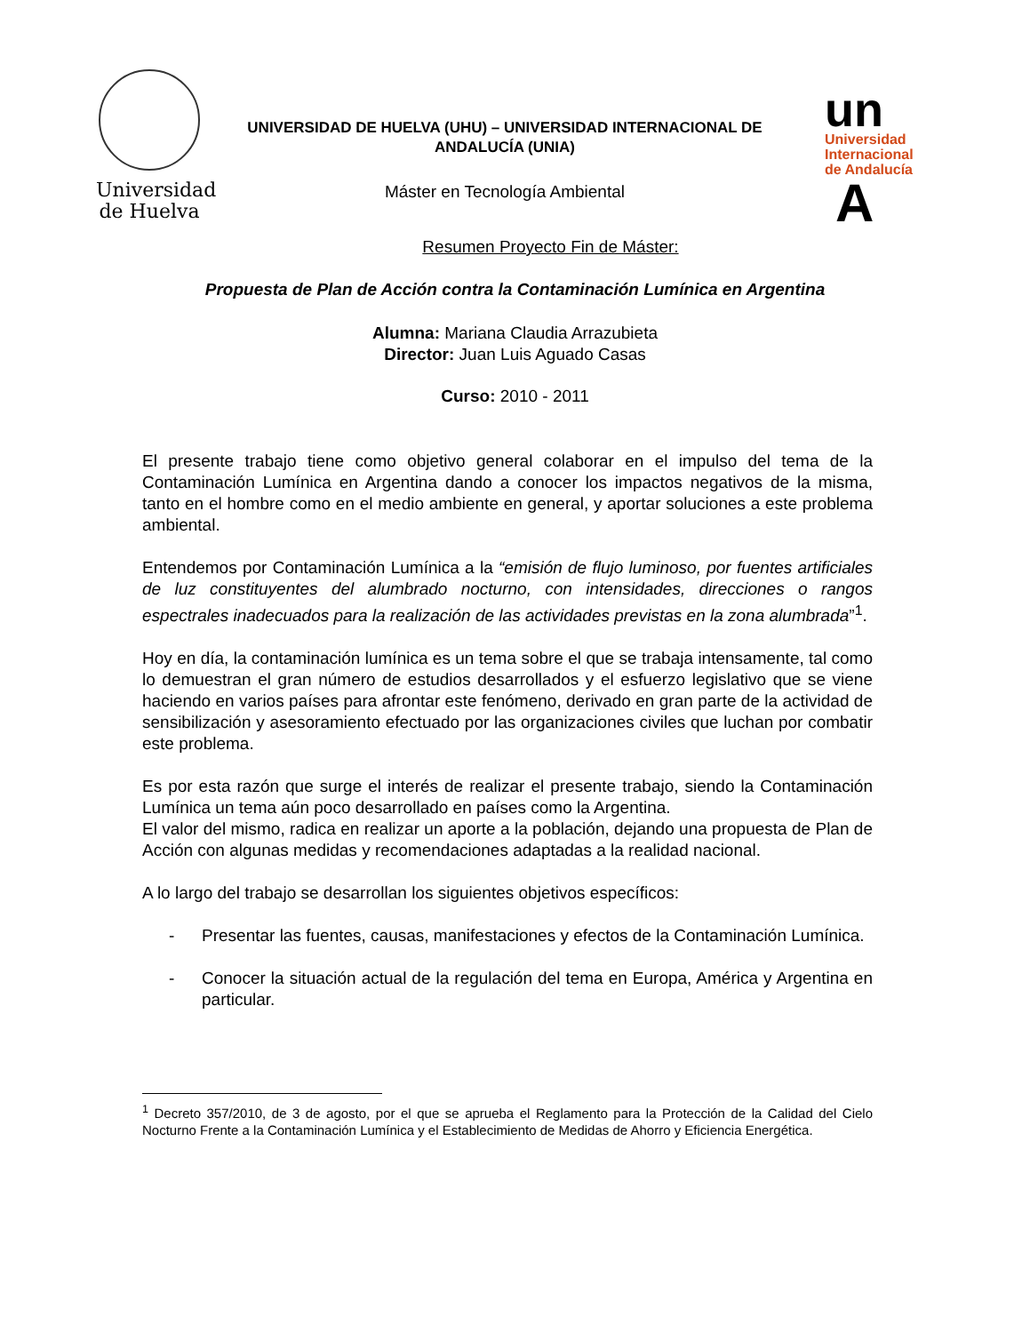Universidad de Huelva
UNIVERSIDAD DE HUELVA (UHU) – UNIVERSIDAD INTERNACIONAL DE ANDALUCÍA (UNIA)
Máster en Tecnología Ambiental
un
Universidad
Internacional
de Andalucía
A
Resumen Proyecto Fin de Máster:
Propuesta de Plan de Acción contra la Contaminación Lumínica en Argentina
Alumna: Mariana Claudia Arrazubieta
Director: Juan Luis Aguado Casas
Curso: 2010 - 2011
El presente trabajo tiene como objetivo general colaborar en el impulso del tema de la Contaminación Lumínica en Argentina dando a conocer los impactos negativos de la misma, tanto en el hombre como en el medio ambiente en general, y aportar soluciones a este problema ambiental.
Entendemos por Contaminación Lumínica a la “emisión de flujo luminoso, por fuentes artificiales de luz constituyentes del alumbrado nocturno, con intensidades, direcciones o rangos espectrales inadecuados para la realización de las actividades previstas en la zona alumbrada”<sup>1</sup>.
Hoy en día, la contaminación lumínica es un tema sobre el que se trabaja intensamente, tal como lo demuestran el gran número de estudios desarrollados y el esfuerzo legislativo que se viene haciendo en varios países para afrontar este fenómeno, derivado en gran parte de la actividad de sensibilización y asesoramiento efectuado por las organizaciones civiles que luchan por combatir este problema.
Es por esta razón que surge el interés de realizar el presente trabajo, siendo la Contaminación Lumínica un tema aún poco desarrollado en países como la Argentina.
El valor del mismo, radica en realizar un aporte a la población, dejando una propuesta de Plan de Acción con algunas medidas y recomendaciones adaptadas a la realidad nacional.
A lo largo del trabajo se desarrollan los siguientes objetivos específicos:
- Presentar las fuentes, causas, manifestaciones y efectos de la Contaminación Lumínica.
- Conocer la situación actual de la regulación del tema en Europa, América y Argentina en particular.
<sup>1</sup> Decreto 357/2010, de 3 de agosto, por el que se aprueba el Reglamento para la Protección de la Calidad del Cielo Nocturno Frente a la Contaminación Lumínica y el Establecimiento de Medidas de Ahorro y Eficiencia Energética.